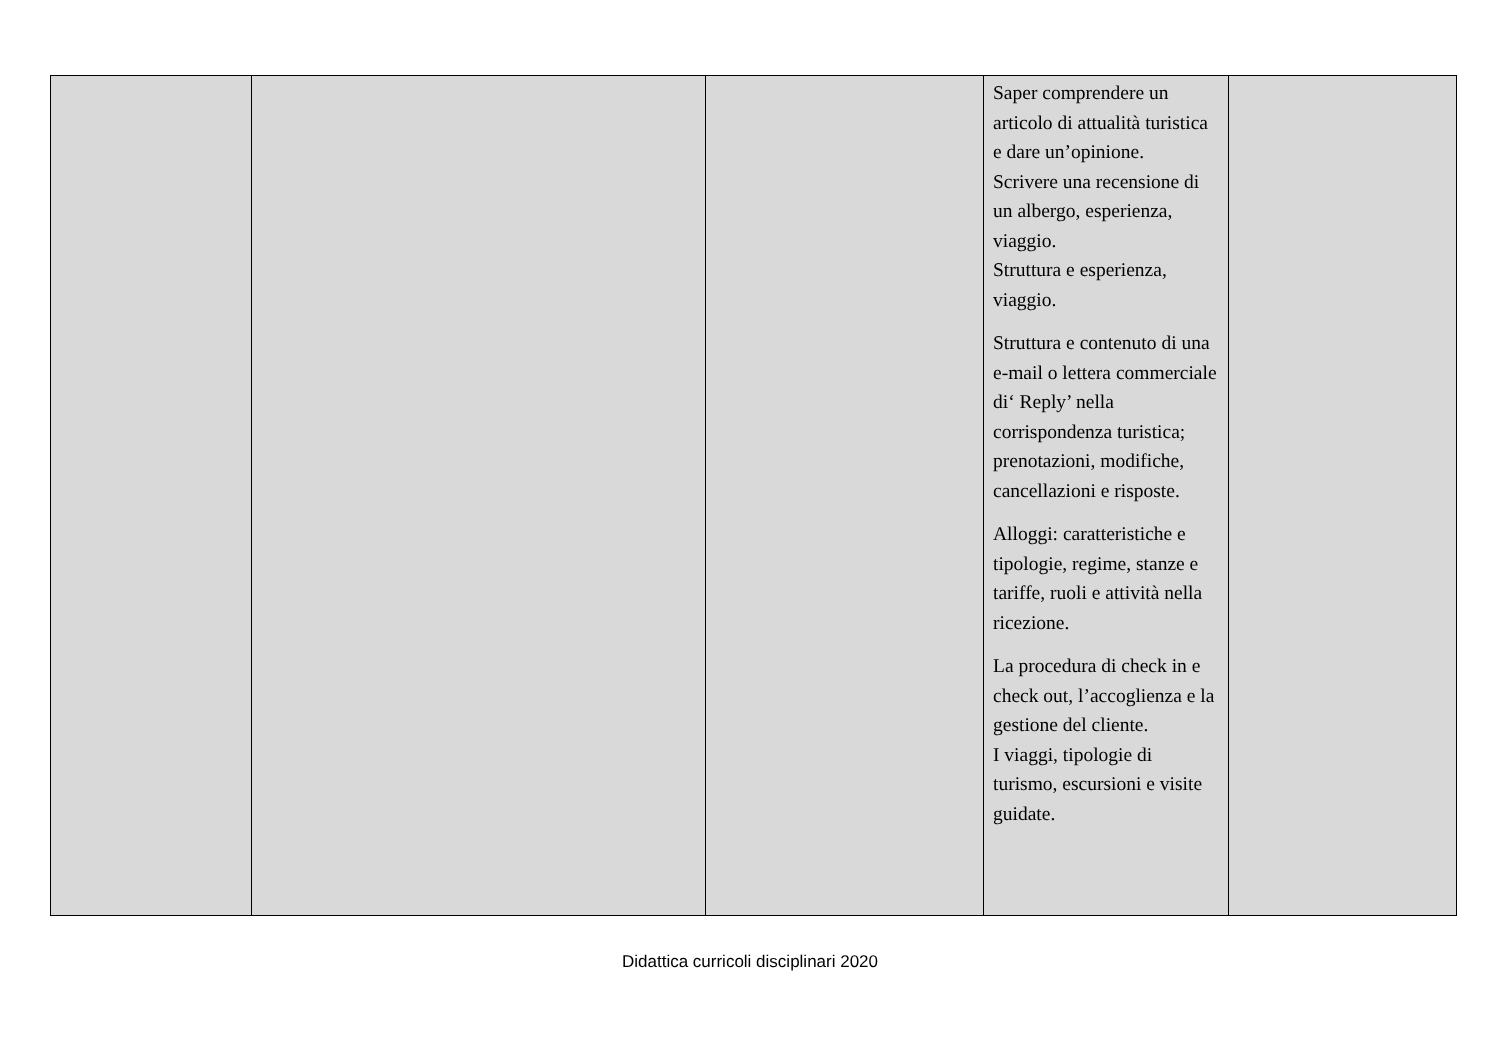| | | | Saper comprendere un articolo di attualità turistica e dare un’opinione. Scrivere una recensione di un albergo, esperienza, viaggio. Struttura e esperienza, viaggio. Struttura e contenuto di una e-mail o lettera commerciale di‘ Reply’ nella corrispondenza turistica; prenotazioni, modifiche, cancellazioni e risposte. Alloggi: caratteristiche e tipologie, regime, stanze e tariffe, ruoli e attività nella ricezione. La procedura di check in e check out, l’accoglienza e la gestione del cliente. I viaggi, tipologie di turismo, escursioni e visite guidate. | |
Didattica curricoli disciplinari 2020